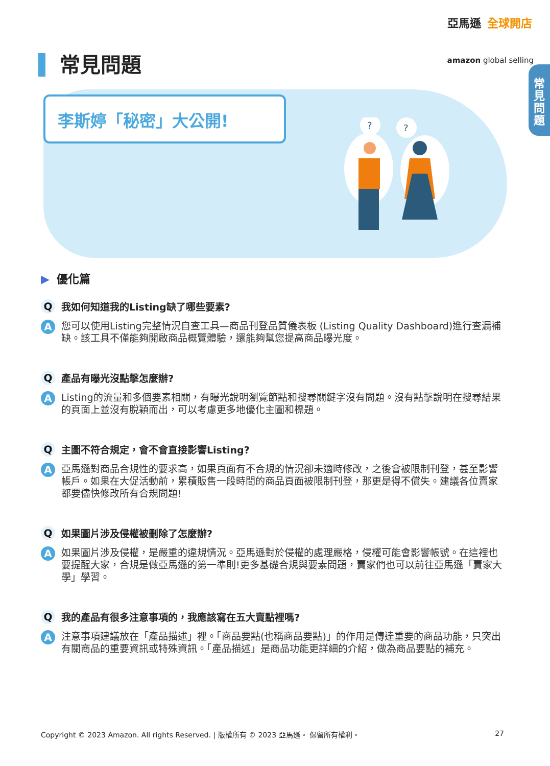亞馬遜 全球開店
amazon global selling
常
見
問
題
常見問題
李斯婷「秘密」大公開!
?
?
▶ 優化篇
Q
我如何知道我的Listing缺了哪些要素?
A
您可以使用Listing完整情況自查工具—商品刊登品質儀表板 (Listing Quality Dashboard)進行查漏補缺。該工具不僅能夠開啟商品概覽體驗，還能夠幫您提高商品曝光度。
Q
產品有曝光沒點擊怎麼辦?
A
Listing的流量和多個要素相關，有曝光說明瀏覽節點和搜尋關鍵字沒有問題。沒有點擊說明在搜尋結果的頁面上並沒有脫穎而出，可以考慮更多地優化主圖和標題。
Q
主圖不符合規定，會不會直接影響Listing?
A
亞馬遜對商品合規性的要求高，如果頁面有不合規的情況卻未適時修改，之後會被限制刊登，甚至影響帳戶。如果在大促活動前，累積販售一段時間的商品頁面被限制刊登，那更是得不償失。建議各位賣家都要儘快修改所有合規問題!
Q
如果圖片涉及侵權被刪除了怎麼辦?
A
如果圖片涉及侵權，是嚴重的違規情況。亞馬遜對於侵權的處理嚴格，侵權可能會影響帳號。在這裡也要提醒大家，合規是做亞馬遜的第一準則!更多基礎合規與要素問題，賣家們也可以前往亞馬遜「賣家大學」學習。
Q
我的產品有很多注意事項的，我應該寫在五大賣點裡嗎?
A
注意事項建議放在「產品描述」裡。「商品要點(也稱商品要點)」的作用是傳達重要的商品功能，只突出有關商品的重要資訊或特殊資訊。「產品描述」是商品功能更詳細的介紹，做為商品要點的補充。
Copyright © 2023 Amazon. All rights Reserved. | 版權所有 © 2023 亞馬遜。 保留所有權利。 27